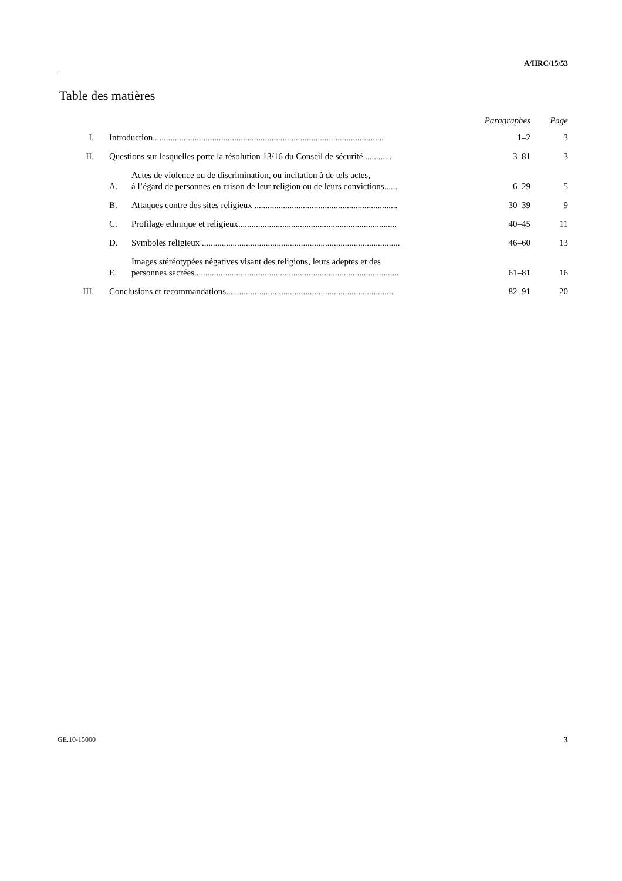A/HRC/15/53
Table des matières
| | | | Paragraphes | Page |
| --- | --- | --- | --- | --- |
| I. | Introduction......................................................................................................... | | 1–2 | 3 |
| II. | Questions sur lesquelles porte la résolution 13/16 du Conseil de sécurité............. | | 3–81 | 3 |
| | A. | Actes de violence ou de discrimination, ou incitation à de tels actes, à l’égard de personnes en raison de leur religion ou de leurs convictions...... | 6–29 | 5 |
| | B. | Attaques contre des sites religieux ................................................................. | 30–39 | 9 |
| | C. | Profilage ethnique et religieux........................................................................ | 40–45 | 11 |
| | D. | Symboles religieux .......................................................................................... | 46–60 | 13 |
| | E. | Images stéréotypées négatives visant des religions, leurs adeptes et des personnes sacrées............................................................................................. | 61–81 | 16 |
| III. | Conclusions et recommandations............................................................................ | | 82–91 | 20 |
GE.10-15000 3